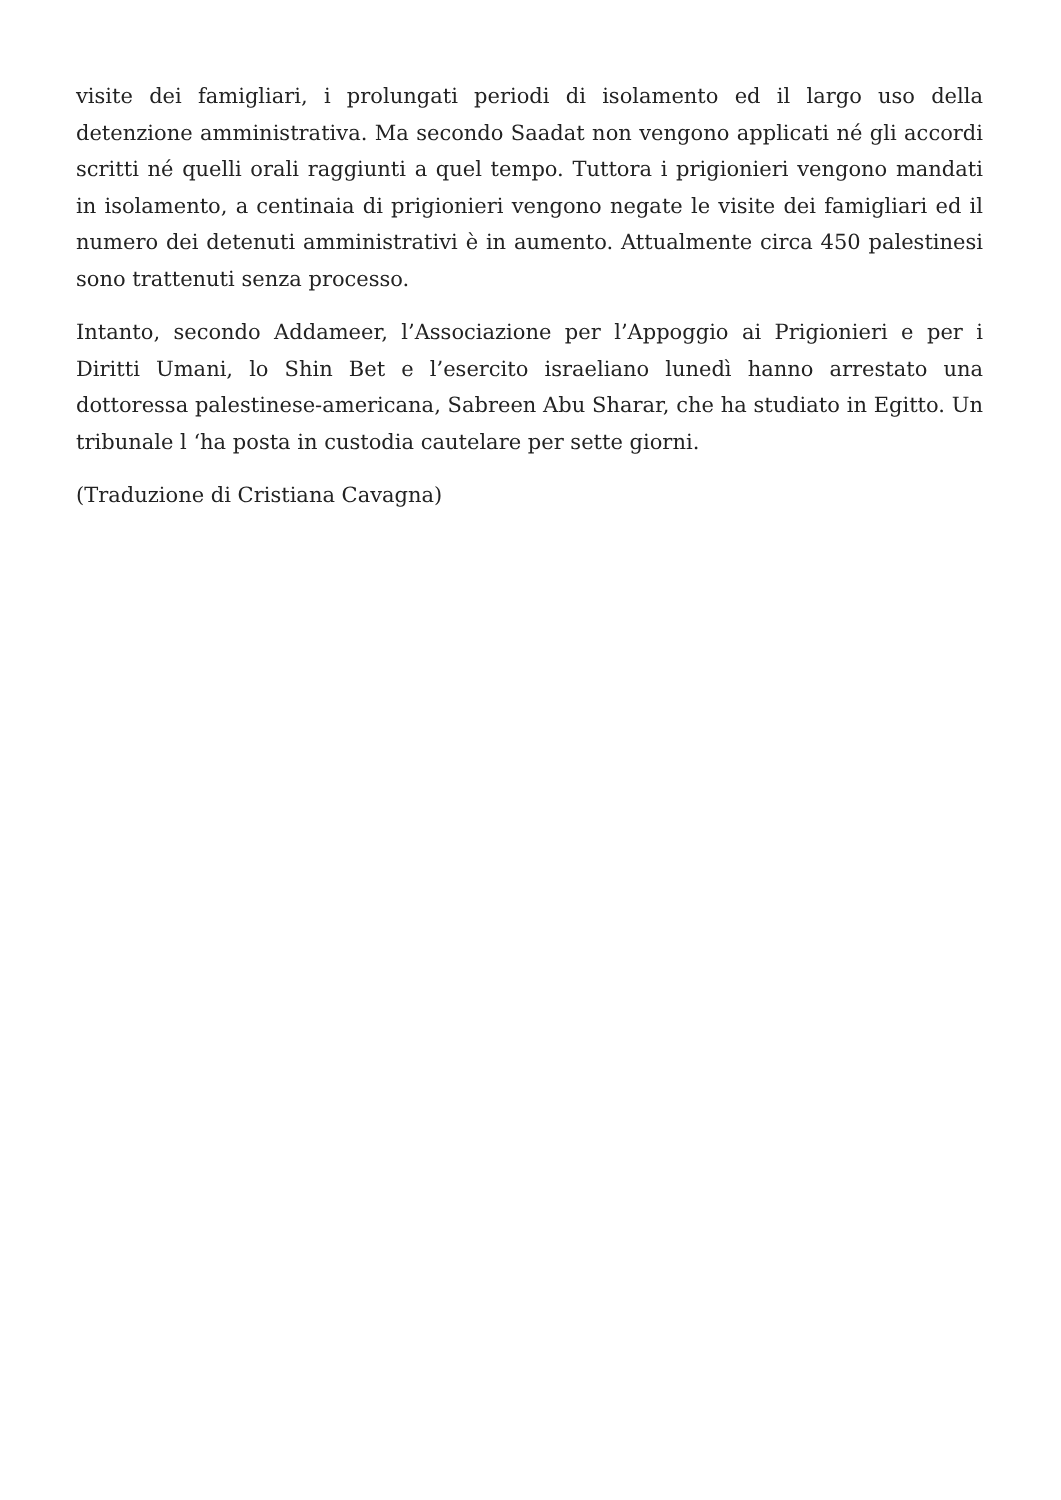visite dei famigliari, i prolungati periodi di isolamento ed il largo uso della detenzione amministrativa. Ma secondo Saadat non vengono applicati né gli accordi scritti né quelli orali raggiunti a quel tempo. Tuttora i prigionieri vengono mandati in isolamento, a centinaia di prigionieri vengono negate le visite dei famigliari ed il numero dei detenuti amministrativi è in aumento. Attualmente circa 450 palestinesi sono trattenuti senza processo.
Intanto, secondo Addameer, l’Associazione per l’Appoggio ai Prigionieri e per i Diritti Umani, lo Shin Bet e l’esercito israeliano lunedì hanno arrestato una dottoressa palestinese-americana, Sabreen Abu Sharar, che ha studiato in Egitto. Un tribunale l ‘ha posta in custodia cautelare per sette giorni.
(Traduzione di Cristiana Cavagna)